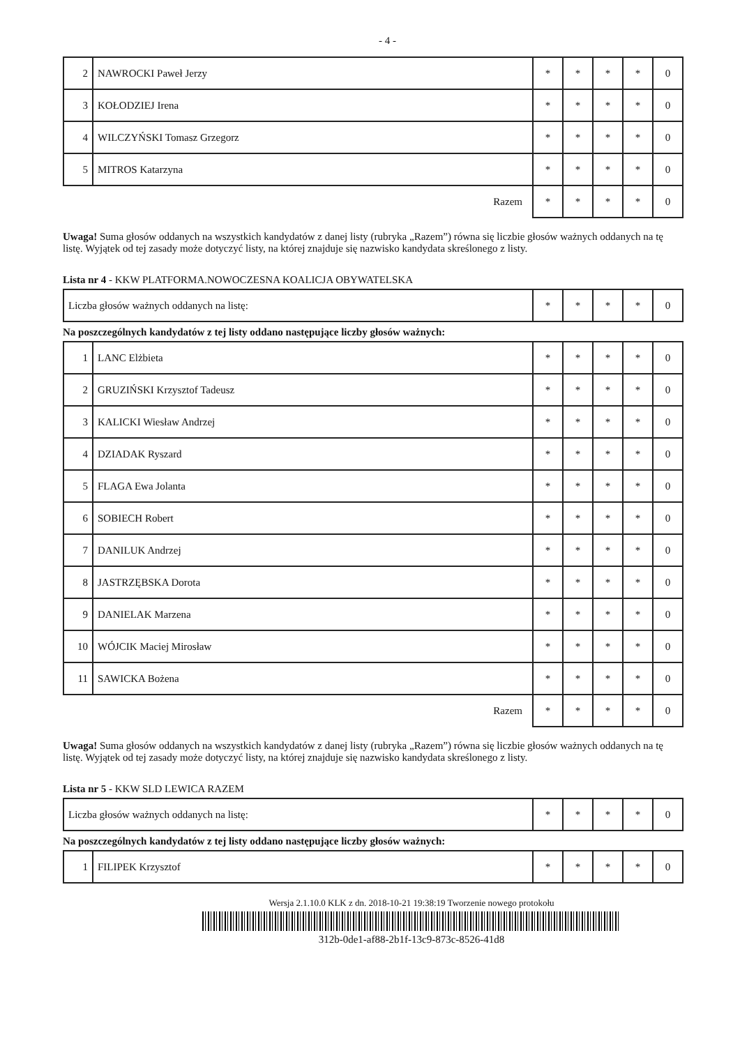- 4 -
| 2 | NAWROCKI Paweł Jerzy | * | * | * | * | 0 |
| 3 | KOŁODZIEJ Irena | * | * | * | * | 0 |
| 4 | WILCZYŃSKI Tomasz Grzegorz | * | * | * | * | 0 |
| 5 | MITROS Katarzyna | * | * | * | * | 0 |
| Razem | | * | * | * | * | 0 |
Uwaga! Suma głosów oddanych na wszystkich kandydatów z danej listy (rubryka „Razem”) równa się liczbie głosów ważnych oddanych na tę listę. Wyjątek od tej zasady może dotyczyć listy, na której znajduje się nazwisko kandydata skreślonego z listy.
Lista nr 4 - KKW PLATFORMA.NOWOCZESNA KOALICJA OBYWATELSKA
| Liczba głosów ważnych oddanych na listę: | * | * | * | * | 0 |
Na poszczególnych kandydatów z tej listy oddano następujące liczby głosów ważnych:
| 1 | LANC Elżbieta | * | * | * | * | 0 |
| 2 | GRUZIŃSKI Krzysztof Tadeusz | * | * | * | * | 0 |
| 3 | KALICKI Wiesław Andrzej | * | * | * | * | 0 |
| 4 | DZIADAK Ryszard | * | * | * | * | 0 |
| 5 | FLAGA Ewa Jolanta | * | * | * | * | 0 |
| 6 | SOBIECH Robert | * | * | * | * | 0 |
| 7 | DANILUK Andrzej | * | * | * | * | 0 |
| 8 | JASTRZĘBSKA Dorota | * | * | * | * | 0 |
| 9 | DANIELAK Marzena | * | * | * | * | 0 |
| 10 | WÓJCIK Maciej Mirosław | * | * | * | * | 0 |
| 11 | SAWICKA Bożena | * | * | * | * | 0 |
| Razem | | * | * | * | * | 0 |
Uwaga! Suma głosów oddanych na wszystkich kandydatów z danej listy (rubryka „Razem”) równa się liczbie głosów ważnych oddanych na tę listę. Wyjątek od tej zasady może dotyczyć listy, na której znajduje się nazwisko kandydata skreślonego z listy.
Lista nr 5 - KKW SLD LEWICA RAZEM
| Liczba głosów ważnych oddanych na listę: | * | * | * | * | 0 |
Na poszczególnych kandydatów z tej listy oddano następujące liczby głosów ważnych:
| 1 | FILIPEK Krzysztof | * | * | * | * | 0 |
Wersja 2.1.10.0 KLK z dn. 2018-10-21 19:38:19 Tworzenie nowego protokołu
312b-0de1-af88-2b1f-13c9-873c-8526-41d8